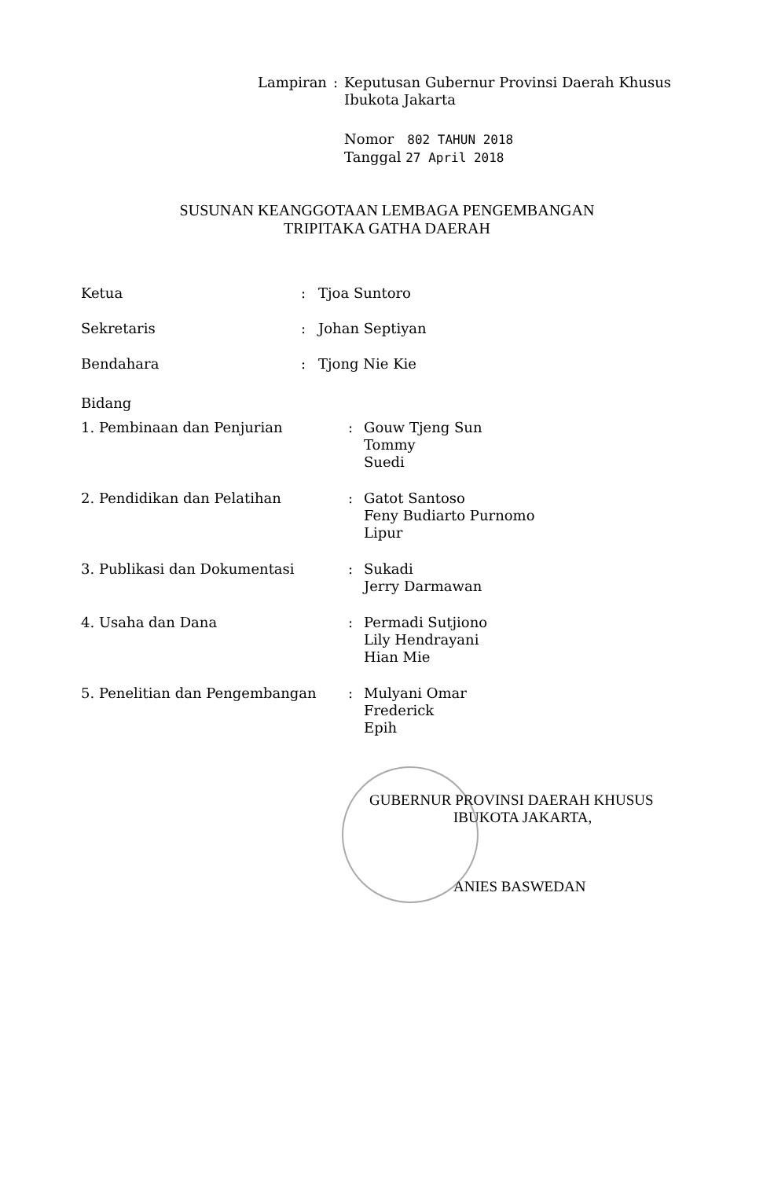| Lampiran | : | Keputusan Gubernur Provinsi Daerah Khusus Ibukota Jakarta |
| | | Nomor 802 TAHUN 2018 Tanggal 27 April 2018 |
SUSUNAN KEANGGOTAAN LEMBAGA PENGEMBANGAN
TRIPITAKA GATHA DAERAH
| Ketua | : | Tjoa Suntoro |
| Sekretaris | : | Johan Septiyan |
| Bendahara | : | Tjong Nie Kie |
Bidang
| 1. Pembinaan dan Penjurian | : | Gouw Tjeng Sun Tommy Suedi |
| 2. Pendidikan dan Pelatihan | : | Gatot Santoso Feny Budiarto Purnomo Lipur |
| 3. Publikasi dan Dokumentasi | : | Sukadi Jerry Darmawan |
| 4. Usaha dan Dana | : | Permadi Sutjiono Lily Hendrayani Hian Mie |
| 5. Penelitian dan Pengembangan | : | Mulyani Omar Frederick Epih |
GUBERNUR PROVINSI DAERAH KHUSUS
IBUKOTA JAKARTA,
ANIES BASWEDAN